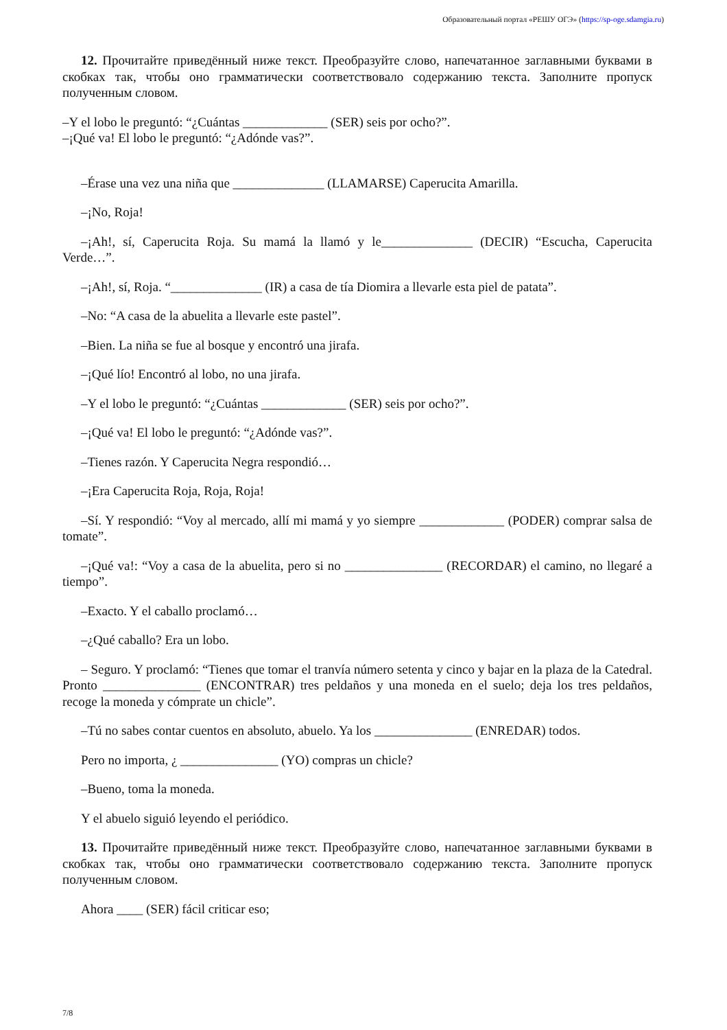Образовательный портал «РЕШУ ОГЭ» (https://sp-oge.sdamgia.ru)
12. Прочитайте приведённый ниже текст. Преобразуйте слово, напечатанное заглавными буквами в скобках так, чтобы оно грамматически соответствовало содержанию текста. Заполните пропуск полученным словом.
–Y el lobo le preguntó: “¿Cuántas _____________ (SER) seis por ocho?”.
–¡Qué va! El lobo le preguntó: “¿Adónde vas?”.
–Érase una vez una niña que ______________ (LLAMARSE) Caperucita Amarilla.
–¡No, Roja!
–¡Ah!, sí, Caperucita Roja. Su mamá la llamó y le______________ (DECIR) “Escucha, Caperucita Verde…”.
–¡Ah!, sí, Roja. “______________ (IR) a casa de tía Diomira a llevarle esta piel de patata”.
–No: “A casa de la abuelita a llevarle este pastel”.
–Bien. La niña se fue al bosque y encontró una jirafa.
–¡Qué lío! Encontró al lobo, no una jirafa.
–Y el lobo le preguntó: “¿Cuántas _____________ (SER) seis por ocho?”.
–¡Qué va! El lobo le preguntó: “¿Adónde vas?”.
–Tienes razón. Y Caperucita Negra respondió…
–¡Era Caperucita Roja, Roja, Roja!
–Sí. Y respondió: “Voy al mercado, allí mi mamá y yo siempre _____________ (PODER) comprar salsa de tomate”.
–¡Qué va!: “Voy a casa de la abuelita, pero si no _______________ (RECORDAR) el camino, no llegaré a tiempo”.
–Exacto. Y el caballo proclamó…
–¿Qué caballo? Era un lobo.
– Seguro. Y proclamó: “Tienes que tomar el tranvía número setenta y cinco y bajar en la plaza de la Catedral. Pronto _______________ (ENCONTRAR) tres peldaños y una moneda en el suelo; deja los tres peldaños, recoge la moneda y cómprate un chicle”.
–Tú no sabes contar cuentos en absoluto, abuelo. Ya los _______________ (ENREDAR) todos.
Pero no importa, ¿ _______________ (YO) compras un chicle?
–Bueno, toma la moneda.
Y el abuelo siguió leyendo el periódico.
13. Прочитайте приведённый ниже текст. Преобразуйте слово, напечатанное заглавными буквами в скобках так, чтобы оно грамматически соответствовало содержанию текста. Заполните пропуск полученным словом.
Ahora ____ (SER) fácil criticar eso;
7/8